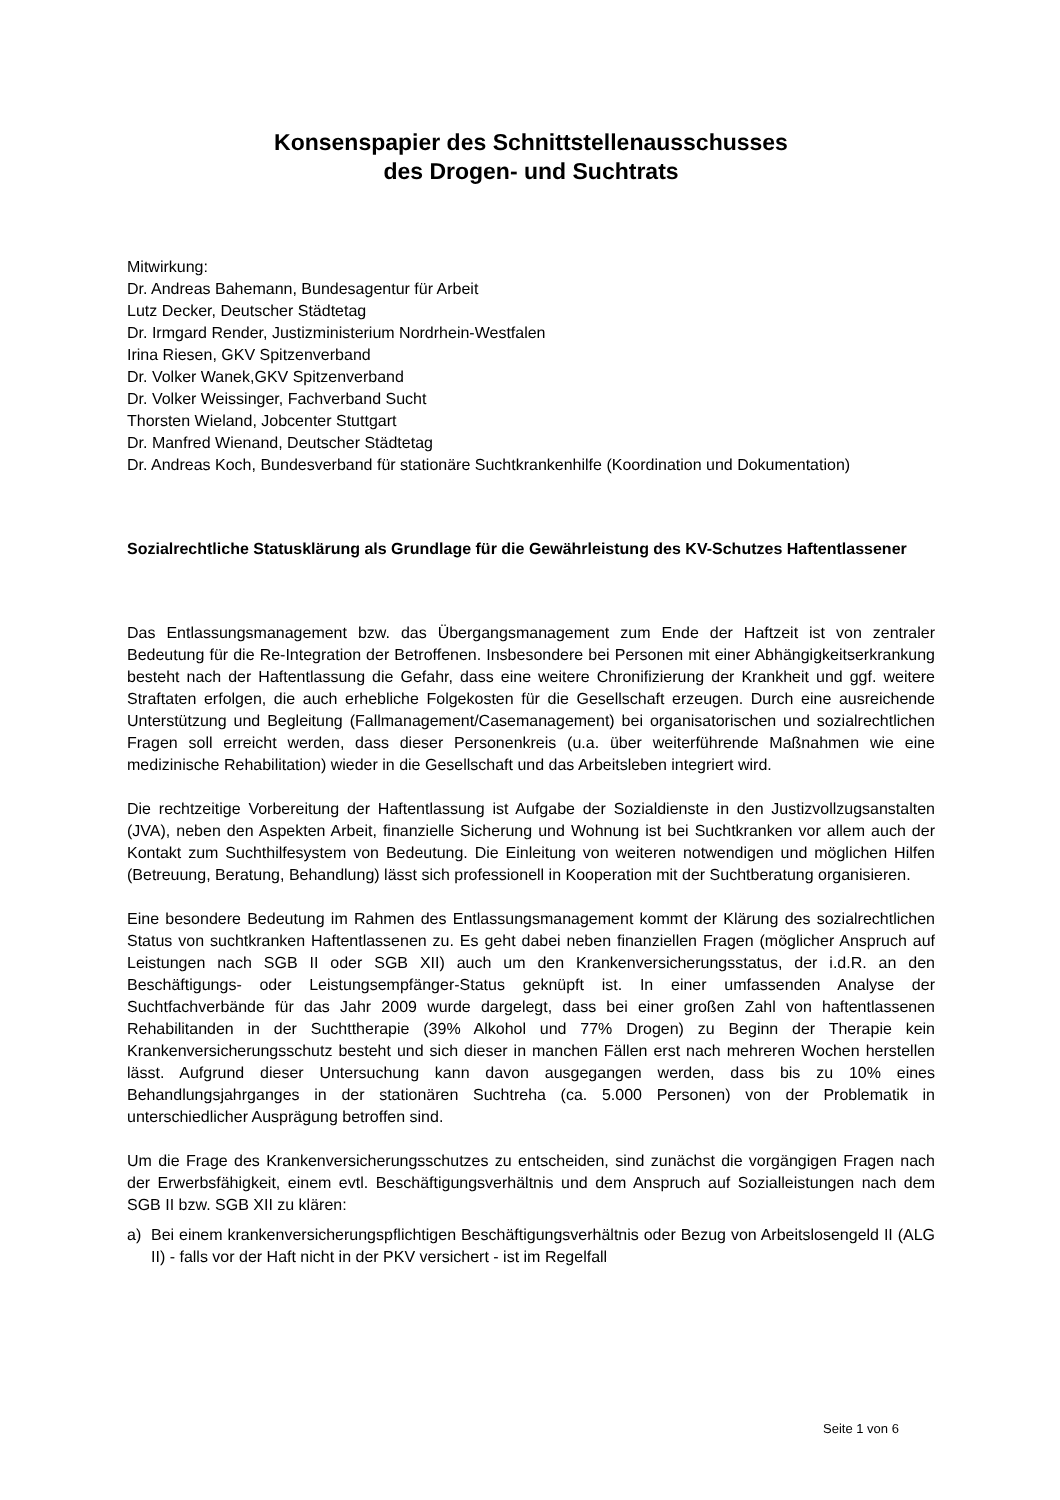Konsenspapier des Schnittstellenausschusses
des Drogen- und Suchtrats
Mitwirkung:
Dr. Andreas Bahemann, Bundesagentur für Arbeit
Lutz Decker, Deutscher Städtetag
Dr. Irmgard Render, Justizministerium Nordrhein-Westfalen
Irina Riesen, GKV Spitzenverband
Dr. Volker Wanek,GKV Spitzenverband
Dr. Volker Weissinger, Fachverband Sucht
Thorsten Wieland, Jobcenter Stuttgart
Dr. Manfred Wienand, Deutscher Städtetag
Dr. Andreas Koch, Bundesverband für stationäre Suchtkrankenhilfe (Koordination und Dokumentation)
Sozialrechtliche Statusklärung als Grundlage für die Gewährleistung des KV-Schutzes Haftentlassener
Das Entlassungsmanagement bzw. das Übergangsmanagement zum Ende der Haftzeit ist von zentraler Bedeutung für die Re-Integration der Betroffenen. Insbesondere bei Personen mit einer Abhängigkeitserkrankung besteht nach der Haftentlassung die Gefahr, dass eine weitere Chronifizierung der Krankheit und ggf. weitere Straftaten erfolgen, die auch erhebliche Folgekosten für die Gesellschaft erzeugen. Durch eine ausreichende Unterstützung und Begleitung (Fallmanagement/Casemanagement) bei organisatorischen und sozialrechtlichen Fragen soll erreicht werden, dass dieser Personenkreis (u.a. über weiterführende Maßnahmen wie eine medizinische Rehabilitation) wieder in die Gesellschaft und das Arbeitsleben integriert wird.
Die rechtzeitige Vorbereitung der Haftentlassung ist Aufgabe der Sozialdienste in den Justizvollzugsanstalten (JVA), neben den Aspekten Arbeit, finanzielle Sicherung und Wohnung ist bei Suchtkranken vor allem auch der Kontakt zum Suchthilfesystem von Bedeutung. Die Einleitung von weiteren notwendigen und möglichen Hilfen (Betreuung, Beratung, Behandlung) lässt sich professionell in Kooperation mit der Suchtberatung organisieren.
Eine besondere Bedeutung im Rahmen des Entlassungsmanagement kommt der Klärung des sozialrechtlichen Status von suchtkranken Haftentlassenen zu. Es geht dabei neben finanziellen Fragen (möglicher Anspruch auf Leistungen nach SGB II oder SGB XII) auch um den Krankenversicherungsstatus, der i.d.R. an den Beschäftigungs- oder Leistungsempfänger-Status geknüpft ist. In einer umfassenden Analyse der Suchtfachverbände für das Jahr 2009 wurde dargelegt, dass bei einer großen Zahl von haftentlassenen Rehabilitanden in der Suchttherapie (39% Alkohol und 77% Drogen) zu Beginn der Therapie kein Krankenversicherungsschutz besteht und sich dieser in manchen Fällen erst nach mehreren Wochen herstellen lässt. Aufgrund dieser Untersuchung kann davon ausgegangen werden, dass bis zu 10% eines Behandlungsjahrganges in der stationären Suchtreha (ca. 5.000 Personen) von der Problematik in unterschiedlicher Ausprägung betroffen sind.
Um die Frage des Krankenversicherungsschutzes zu entscheiden, sind zunächst die vorgängigen Fragen nach der Erwerbsfähigkeit, einem evtl. Beschäftigungsverhältnis und dem Anspruch auf Sozialleistungen nach dem SGB II bzw. SGB XII zu klären:
a) Bei einem krankenversicherungspflichtigen Beschäftigungsverhältnis oder Bezug von Arbeitslosengeld II (ALG II) - falls vor der Haft nicht in der PKV versichert - ist im Regelfall
Seite 1 von 6